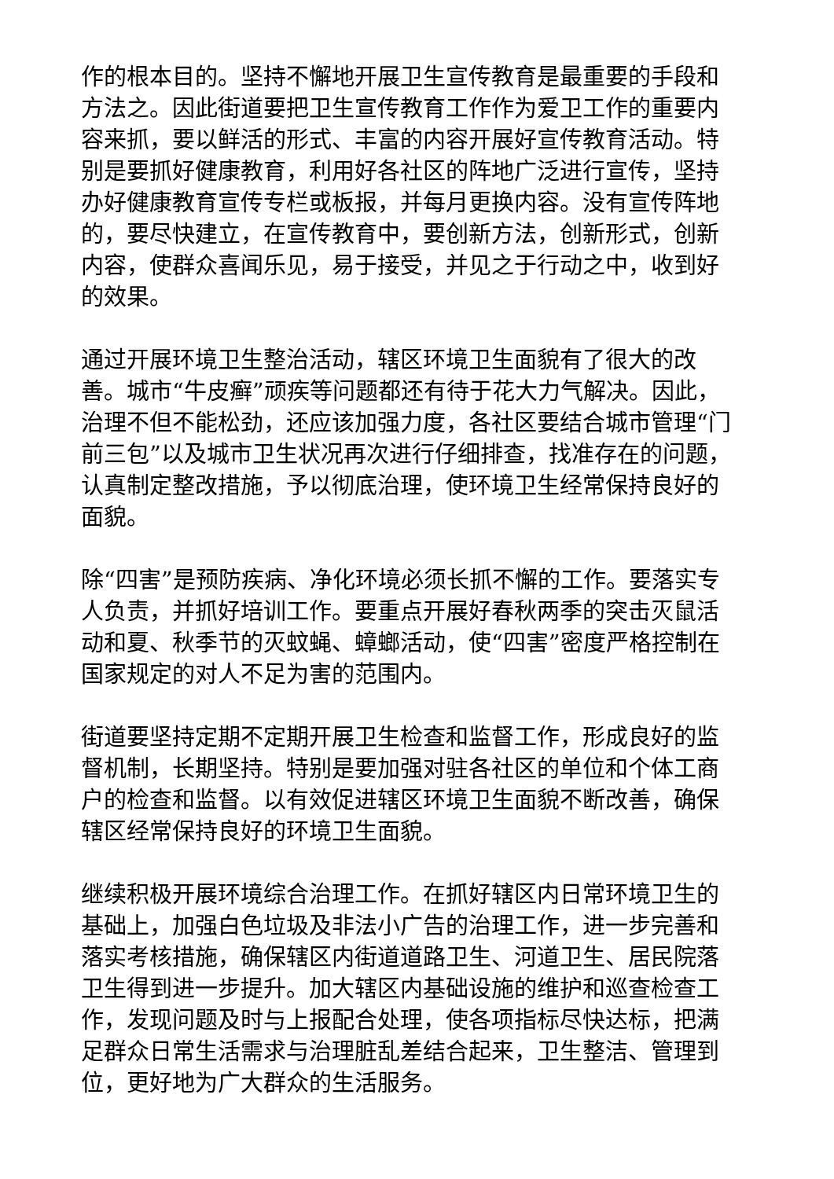作的根本目的。坚持不懈地开展卫生宣传教育是最重要的手段和方法之。因此街道要把卫生宣传教育工作作为爱卫工作的重要内容来抓，要以鲜活的形式、丰富的内容开展好宣传教育活动。特别是要抓好健康教育，利用好各社区的阵地广泛进行宣传，坚持办好健康教育宣传专栏或板报，并每月更换内容。没有宣传阵地的，要尽快建立，在宣传教育中，要创新方法，创新形式，创新内容，使群众喜闻乐见，易于接受，并见之于行动之中，收到好的效果。
通过开展环境卫生整治活动，辖区环境卫生面貌有了很大的改善。城市“牛皮癣”顽疾等问题都还有待于花大力气解决。因此，治理不但不能松劲，还应该加强力度，各社区要结合城市管理“门前三包”以及城市卫生状况再次进行仔细排查，找准存在的问题，认真制定整改措施，予以彻底治理，使环境卫生经常保持良好的面貌。
除“四害”是预防疾病、净化环境必须长抓不懈的工作。要落实专人负责，并抓好培训工作。要重点开展好春秋两季的突击灭鼠活动和夏、秋季节的灭蚊蝇、蟑螂活动，使“四害”密度严格控制在国家规定的对人不足为害的范围内。
街道要坚持定期不定期开展卫生检查和监督工作，形成良好的监督机制，长期坚持。特别是要加强对驻各社区的单位和个体工商户的检查和监督。以有效促进辖区环境卫生面貌不断改善，确保辖区经常保持良好的环境卫生面貌。
继续积极开展环境综合治理工作。在抓好辖区内日常环境卫生的基础上，加强白色垃圾及非法小广告的治理工作，进一步完善和落实考核措施，确保辖区内街道道路卫生、河道卫生、居民院落卫生得到进一步提升。加大辖区内基础设施的维护和巡查检查工作，发现问题及时与上报配合处理，使各项指标尽快达标，把满足群众日常生活需求与治理脏乱差结合起来，卫生整洁、管理到位，更好地为广大群众的生活服务。